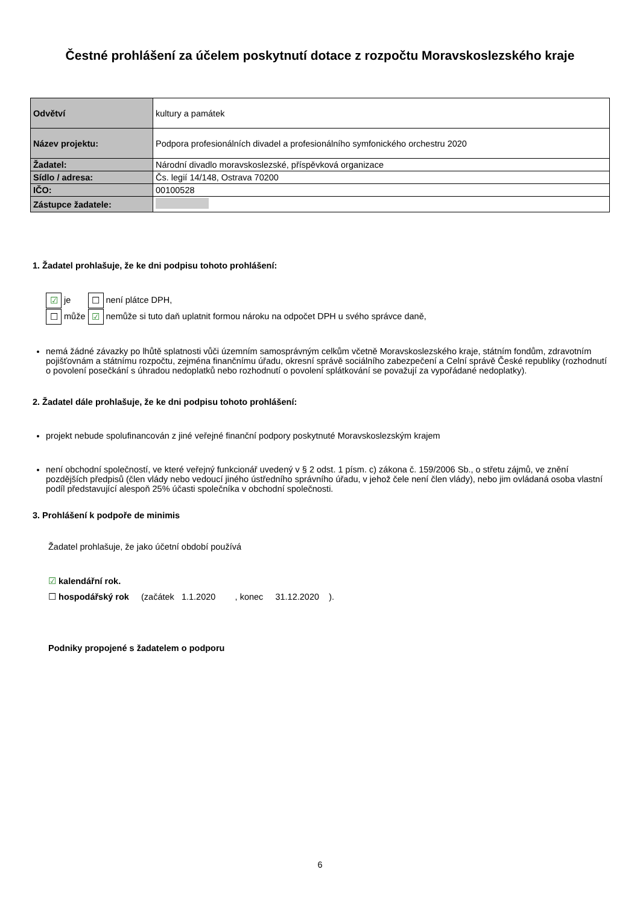Čestné prohlášení za účelem poskytnutí dotace z rozpočtu Moravskoslezského kraje
| Odvětví | kultury a památek |
| Název projektu: | Podpora profesionálních divadel a profesionálního symfonického orchestru 2020 |
| Žadatel: | Národní divadlo moravskoslezské, příspěvková organizace |
| Sídlo / adresa: | Čs. legií 14/148, Ostrava 70200 |
| IČO: | 00100528 |
| Zástupce žadatele: | |
1. Žadatel prohlašuje, že ke dni podpisu tohoto prohlášení:
☑ je ☐ není plátce DPH,
☐ může ☑ nemůže si tuto daň uplatnit formou nároku na odpočet DPH u svého správce daně,
nemá žádné závazky po lhůtě splatnosti vůči územním samosprávným celkům včetně Moravskoslezského kraje, státním fondům, zdravotním pojišťovnám a státnímu rozpočtu, zejména finančnímu úřadu, okresní správě sociálního zabezpečení a Celní správě České republiky (rozhodnutí o povolení posečkání s úhradou nedoplatků nebo rozhodnutí o povolení splátkování se považují za vypořádané nedoplatky).
2. Žadatel dále prohlašuje, že ke dni podpisu tohoto prohlášení:
projekt nebude spolufinancován z jiné veřejné finanční podpory poskytnuté Moravskoslezským krajem
není obchodní společností, ve které veřejný funkcionář uvedený v § 2 odst. 1 písm. c) zákona č. 159/2006 Sb., o střetu zájmů, ve znění pozdějších předpisů (člen vlády nebo vedoucí jiného ústředního správního úřadu, v jehož čele není člen vlády), nebo jim ovládaná osoba vlastní podíl představující alespoň 25% účasti společníka v obchodní společnosti.
3. Prohlášení k podpoře de minimis
Žadatel prohlašuje, že jako účetní období používá
☑ kalendářní rok.
☐ hospodářský rok (začátek 1.1.2020 , konec 31.12.2020 ).
Podniky propojené s žadatelem o podporu
6